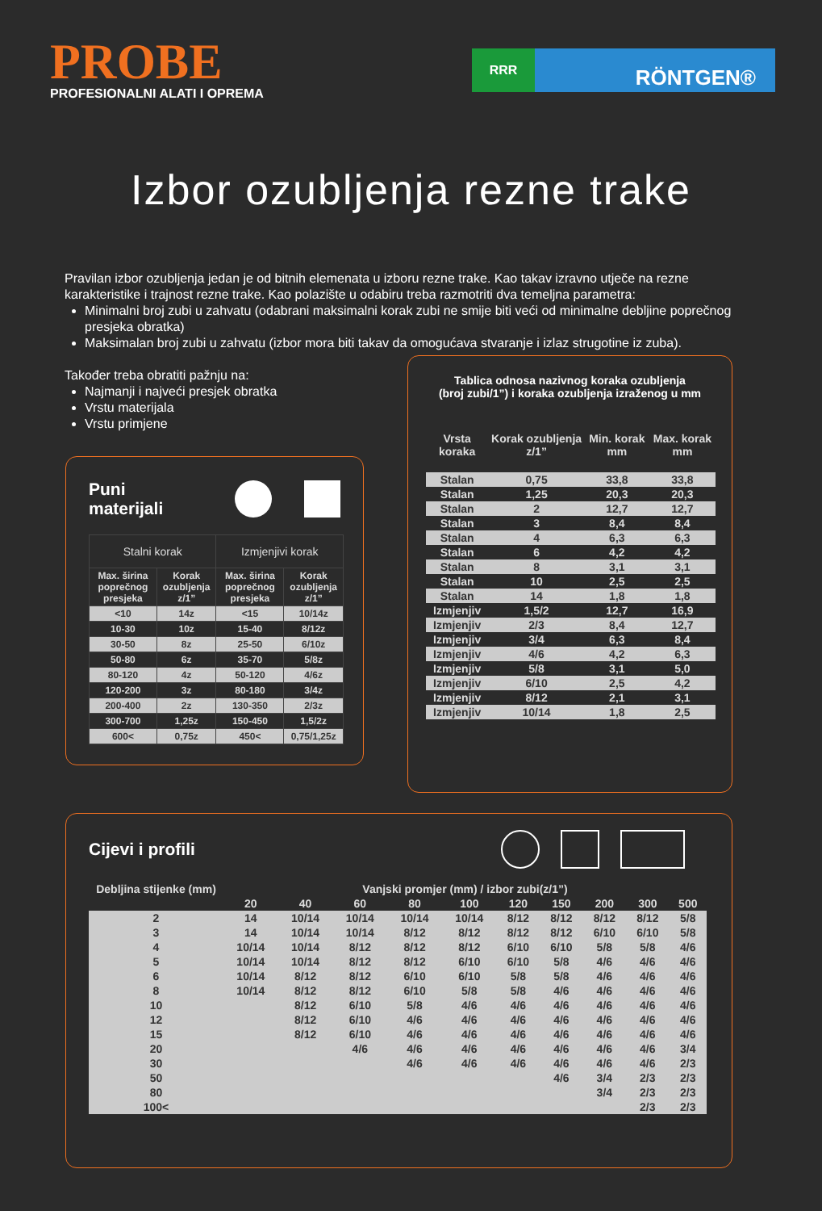PROBE
PROFESIONALNI ALATI I OPREMA
RRR
RÖNTGEN®
Izbor ozubljenja rezne trake
Pravilan izbor ozubljenja jedan je od bitnih elemenata u izboru rezne trake. Kao takav izravno utječe na rezne karakteristike i trajnost rezne trake. Kao polazište u odabiru treba razmotriti dva temeljna parametra:
Minimalni broj zubi u zahvatu (odabrani maksimalni korak zubi ne smije biti veći od minimalne debljine poprečnog presjeka obratka)
Maksimalan broj zubi u zahvatu (izbor mora biti takav da omogućava stvaranje i izlaz strugotine iz zuba).
Također treba obratiti pažnju na:
Najmanji i najveći presjek obratka
Vrstu materijala
Vrstu primjene
Puni materijali
| Stalni korak | | Izmjenjivi korak | |
| --- | --- | --- | --- |
| Max. širina poprečnog presjeka | Korak ozubljenja z/1” | Max. širina poprečnog presjeka | Korak ozubljenja z/1” |
| <10 | 14z | <15 | 10/14z |
| 10-30 | 10z | 15-40 | 8/12z |
| 30-50 | 8z | 25-50 | 6/10z |
| 50-80 | 6z | 35-70 | 5/8z |
| 80-120 | 4z | 50-120 | 4/6z |
| 120-200 | 3z | 80-180 | 3/4z |
| 200-400 | 2z | 130-350 | 2/3z |
| 300-700 | 1,25z | 150-450 | 1,5/2z |
| 600< | 0,75z | 450< | 0,75/1,25z |
Tablica odnosa nazivnog koraka ozubljenja
(broj zubi/1”) i koraka ozubljenja izraženog u mm
| Vrsta koraka | Korak ozubljenja z/1” | Min. korak mm | Max. korak mm |
| --- | --- | --- | --- |
| Stalan | 0,75 | 33,8 | 33,8 |
| Stalan | 1,25 | 20,3 | 20,3 |
| Stalan | 2 | 12,7 | 12,7 |
| Stalan | 3 | 8,4 | 8,4 |
| Stalan | 4 | 6,3 | 6,3 |
| Stalan | 6 | 4,2 | 4,2 |
| Stalan | 8 | 3,1 | 3,1 |
| Stalan | 10 | 2,5 | 2,5 |
| Stalan | 14 | 1,8 | 1,8 |
| Izmjenjiv | 1,5/2 | 12,7 | 16,9 |
| Izmjenjiv | 2/3 | 8,4 | 12,7 |
| Izmjenjiv | 3/4 | 6,3 | 8,4 |
| Izmjenjiv | 4/6 | 4,2 | 6,3 |
| Izmjenjiv | 5/8 | 3,1 | 5,0 |
| Izmjenjiv | 6/10 | 2,5 | 4,2 |
| Izmjenjiv | 8/12 | 2,1 | 3,1 |
| Izmjenjiv | 10/14 | 1,8 | 2,5 |
Cijevi i profili
| Debljina stijenke (mm) | Vanjski promjer (mm) / izbor zubi(z/1”) | | | | | | | | | |
| --- | --- | --- | --- | --- | --- | --- | --- | --- | --- | --- |
| | 20 | 40 | 60 | 80 | 100 | 120 | 150 | 200 | 300 | 500 |
| 2 | 14 | 10/14 | 10/14 | 10/14 | 10/14 | 8/12 | 8/12 | 8/12 | 8/12 | 5/8 |
| 3 | 14 | 10/14 | 10/14 | 8/12 | 8/12 | 8/12 | 8/12 | 6/10 | 6/10 | 5/8 |
| 4 | 10/14 | 10/14 | 8/12 | 8/12 | 8/12 | 6/10 | 6/10 | 5/8 | 5/8 | 4/6 |
| 5 | 10/14 | 10/14 | 8/12 | 8/12 | 6/10 | 6/10 | 5/8 | 4/6 | 4/6 | 4/6 |
| 6 | 10/14 | 8/12 | 8/12 | 6/10 | 6/10 | 5/8 | 5/8 | 4/6 | 4/6 | 4/6 |
| 8 | 10/14 | 8/12 | 8/12 | 6/10 | 5/8 | 5/8 | 4/6 | 4/6 | 4/6 | 4/6 |
| 10 | | 8/12 | 6/10 | 5/8 | 4/6 | 4/6 | 4/6 | 4/6 | 4/6 | 4/6 |
| 12 | | 8/12 | 6/10 | 4/6 | 4/6 | 4/6 | 4/6 | 4/6 | 4/6 | 4/6 |
| 15 | | 8/12 | 6/10 | 4/6 | 4/6 | 4/6 | 4/6 | 4/6 | 4/6 | 4/6 |
| 20 | | | 4/6 | 4/6 | 4/6 | 4/6 | 4/6 | 4/6 | 4/6 | 3/4 |
| 30 | | | | 4/6 | 4/6 | 4/6 | 4/6 | 4/6 | 4/6 | 2/3 |
| 50 | | | | | | | 4/6 | 3/4 | 2/3 | 2/3 |
| 80 | | | | | | | | 3/4 | 2/3 | 2/3 |
| 100< | | | | | | | | | 2/3 | 2/3 |